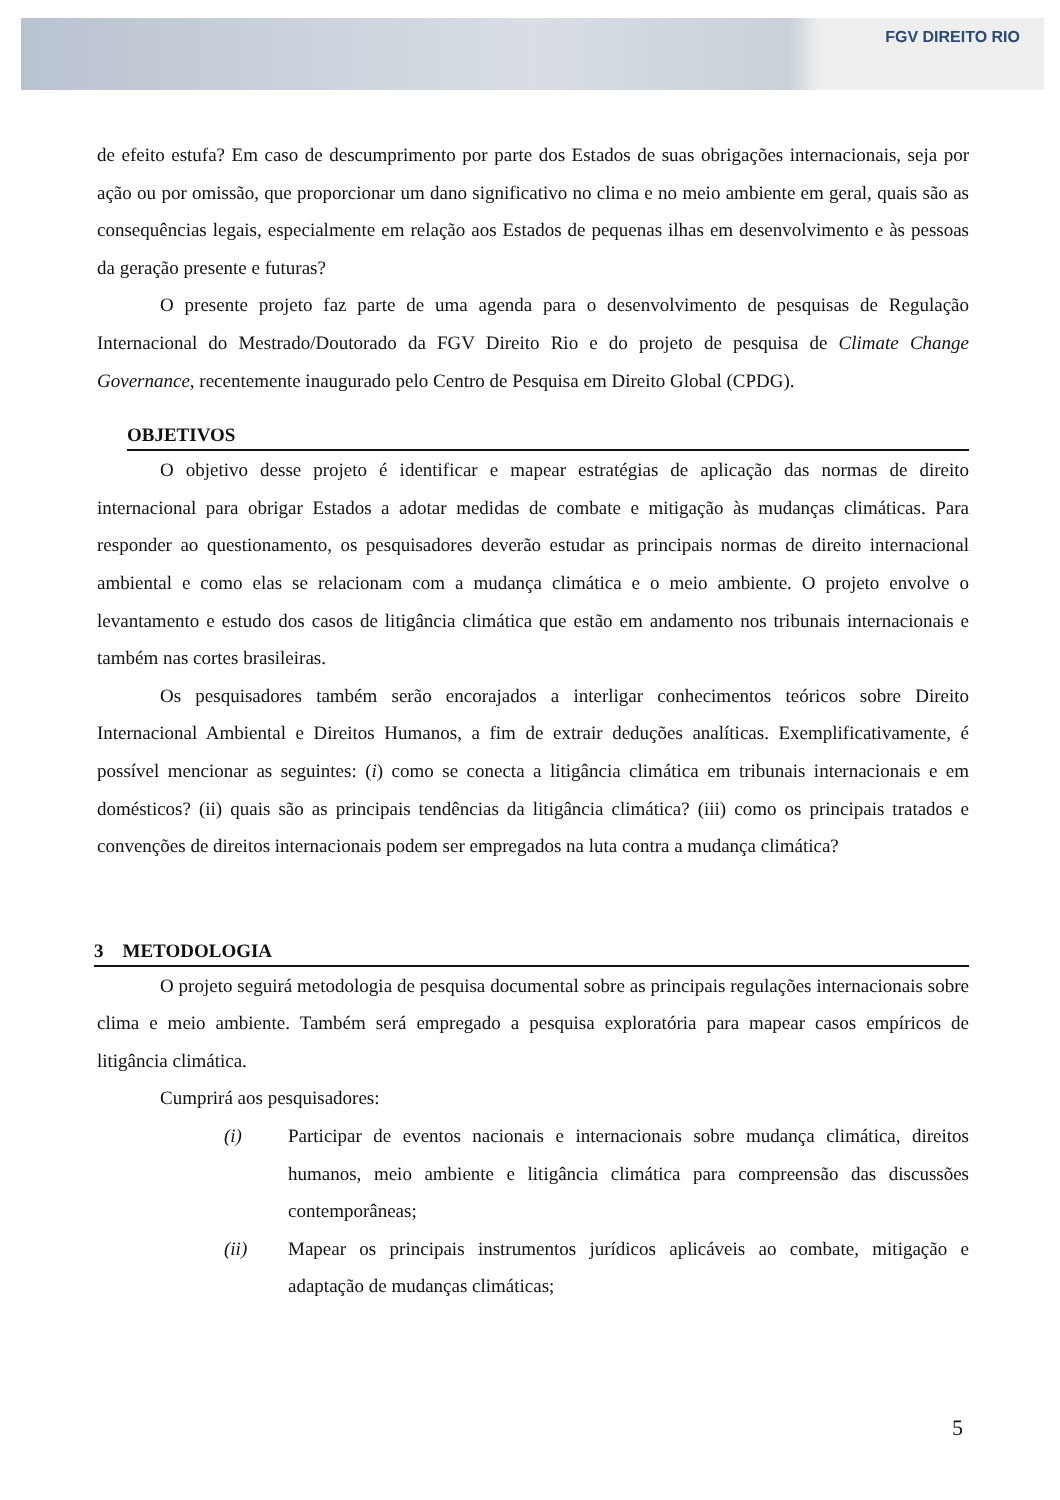FGV DIREITO RIO
de efeito estufa? Em caso de descumprimento por parte dos Estados de suas obrigações internacionais, seja por ação ou por omissão, que proporcionar um dano significativo no clima e no meio ambiente em geral, quais são as consequências legais, especialmente em relação aos Estados de pequenas ilhas em desenvolvimento e às pessoas da geração presente e futuras?
O presente projeto faz parte de uma agenda para o desenvolvimento de pesquisas de Regulação Internacional do Mestrado/Doutorado da FGV Direito Rio e do projeto de pesquisa de Climate Change Governance, recentemente inaugurado pelo Centro de Pesquisa em Direito Global (CPDG).
OBJETIVOS
O objetivo desse projeto é identificar e mapear estratégias de aplicação das normas de direito internacional para obrigar Estados a adotar medidas de combate e mitigação às mudanças climáticas. Para responder ao questionamento, os pesquisadores deverão estudar as principais normas de direito internacional ambiental e como elas se relacionam com a mudança climática e o meio ambiente. O projeto envolve o levantamento e estudo dos casos de litigância climática que estão em andamento nos tribunais internacionais e também nas cortes brasileiras.
Os pesquisadores também serão encorajados a interligar conhecimentos teóricos sobre Direito Internacional Ambiental e Direitos Humanos, a fim de extrair deduções analíticas. Exemplificativamente, é possível mencionar as seguintes: (i) como se conecta a litigância climática em tribunais internacionais e em domésticos? (ii) quais são as principais tendências da litigância climática? (iii) como os principais tratados e convenções de direitos internacionais podem ser empregados na luta contra a mudança climática?
3 METODOLOGIA
O projeto seguirá metodologia de pesquisa documental sobre as principais regulações internacionais sobre clima e meio ambiente. Também será empregado a pesquisa exploratória para mapear casos empíricos de litigância climática.
Cumprirá aos pesquisadores:
(i) Participar de eventos nacionais e internacionais sobre mudança climática, direitos humanos, meio ambiente e litigância climática para compreensão das discussões contemporâneas;
(ii) Mapear os principais instrumentos jurídicos aplicáveis ao combate, mitigação e adaptação de mudanças climáticas;
5